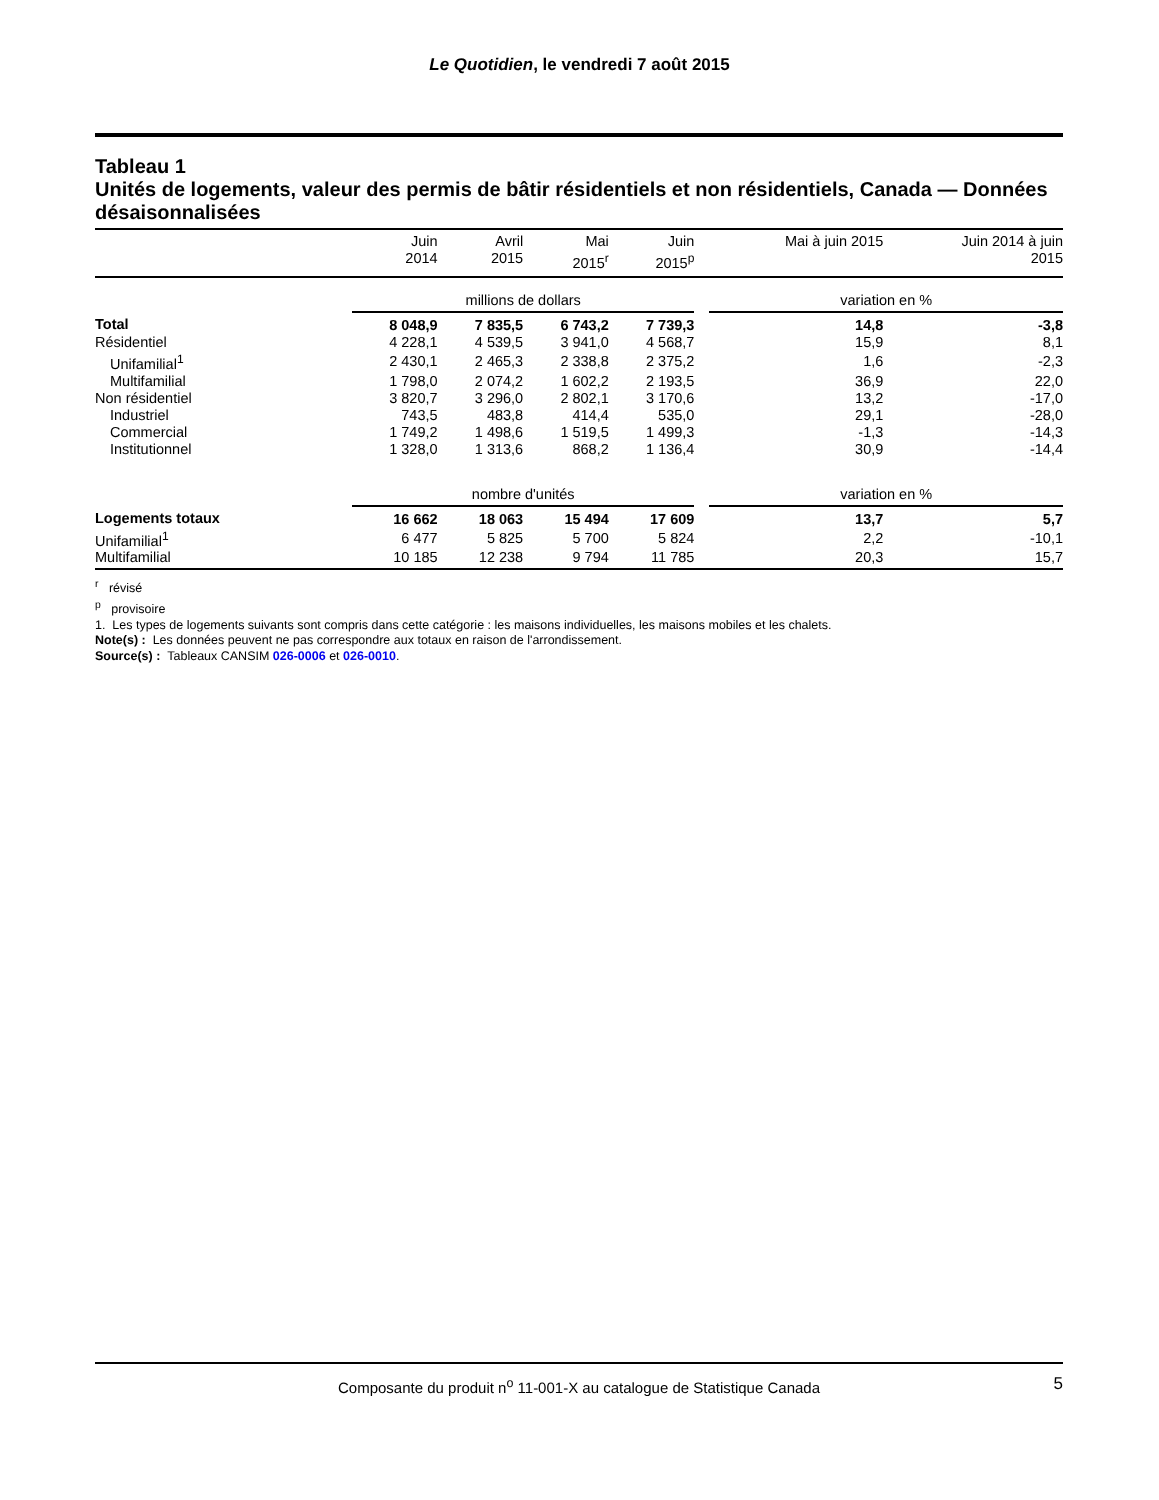Le Quotidien, le vendredi 7 août 2015
Tableau 1
Unités de logements, valeur des permis de bâtir résidentiels et non résidentiels, Canada — Données désaisonnalisées
| | Juin 2014 | Avril 2015 | Mai 2015<sup>r</sup> | Juin 2015<sup>p</sup> | | Mai à juin 2015 | Juin 2014 à juin 2015 |
| --- | --- | --- | --- | --- | --- | --- | --- |
| | millions de dollars | | | | | variation en % | |
| Total | 8 048,9 | 7 835,5 | 6 743,2 | 7 739,3 | | 14,8 | -3,8 |
| Résidentiel | 4 228,1 | 4 539,5 | 3 941,0 | 4 568,7 | | 15,9 | 8,1 |
| Unifamilial<sup>1</sup> | 2 430,1 | 2 465,3 | 2 338,8 | 2 375,2 | | 1,6 | -2,3 |
| Multifamilial | 1 798,0 | 2 074,2 | 1 602,2 | 2 193,5 | | 36,9 | 22,0 |
| Non résidentiel | 3 820,7 | 3 296,0 | 2 802,1 | 3 170,6 | | 13,2 | -17,0 |
| Industriel | 743,5 | 483,8 | 414,4 | 535,0 | | 29,1 | -28,0 |
| Commercial | 1 749,2 | 1 498,6 | 1 519,5 | 1 499,3 | | -1,3 | -14,3 |
| Institutionnel | 1 328,0 | 1 313,6 | 868,2 | 1 136,4 | | 30,9 | -14,4 |
| | nombre d'unités | | | | | variation en % | |
| Logements totaux | 16 662 | 18 063 | 15 494 | 17 609 | | 13,7 | 5,7 |
| Unifamilial<sup>1</sup> | 6 477 | 5 825 | 5 700 | 5 824 | | 2,2 | -10,1 |
| Multifamilial | 10 185 | 12 238 | 9 794 | 11 785 | | 20,3 | 15,7 |
<sup>r</sup> révisé
<sup>p</sup> provisoire
1. Les types de logements suivants sont compris dans cette catégorie : les maisons individuelles, les maisons mobiles et les chalets.
Note(s) : Les données peuvent ne pas correspondre aux totaux en raison de l'arrondissement.
Source(s) : Tableaux CANSIM 026-0006 et 026-0010.
Composante du produit n<sup>o</sup> 11-001-X au catalogue de Statistique Canada 5